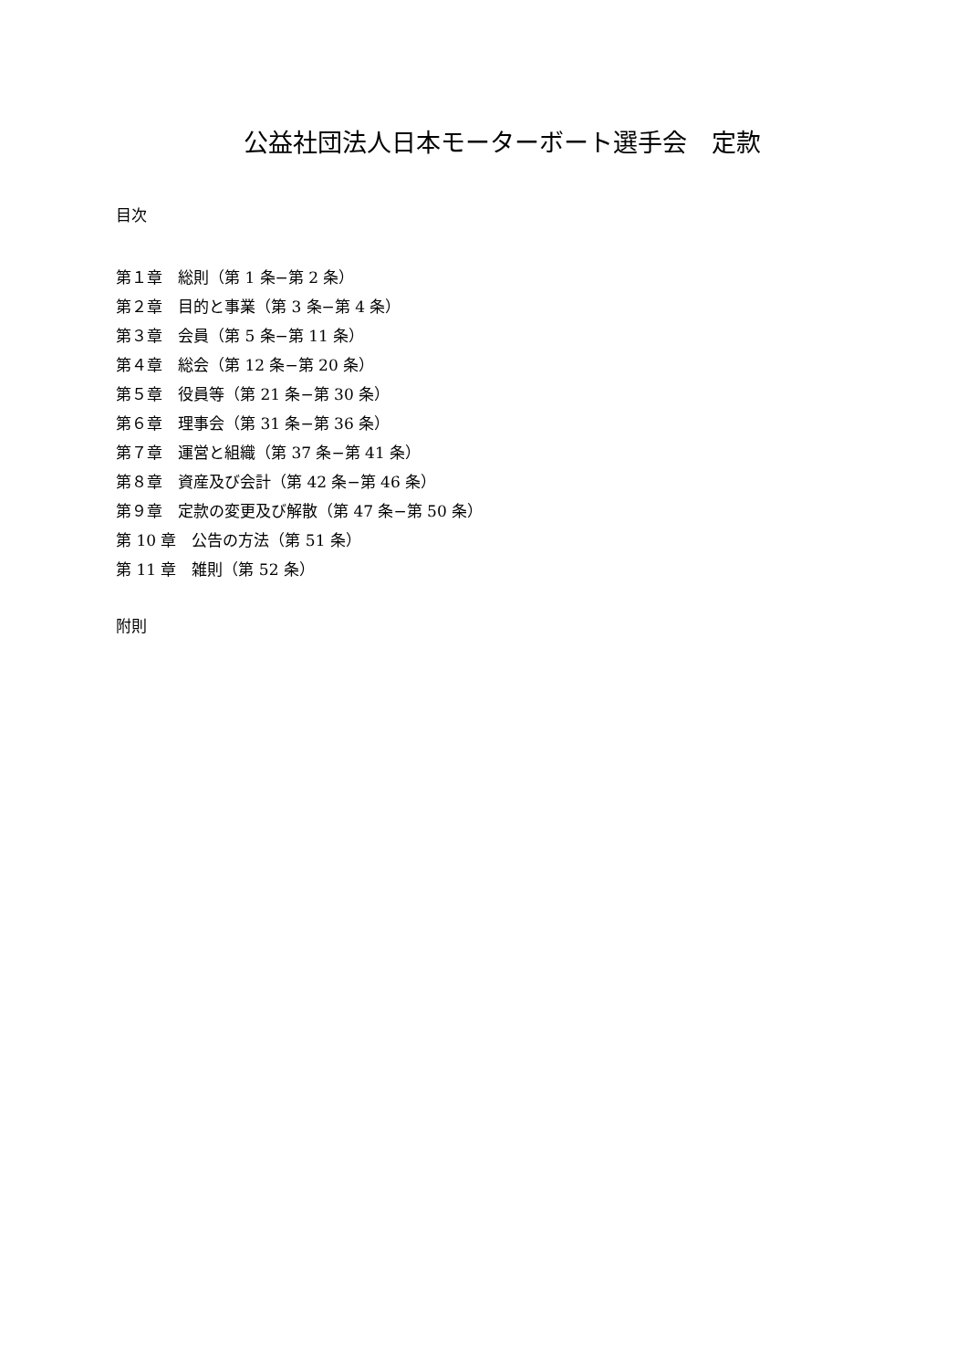公益社団法人日本モーターボート選手会　定款
目次
第１章　総則（第 1 条−第 2 条）
第２章　目的と事業（第 3 条−第 4 条）
第３章　会員（第 5 条−第 11 条）
第４章　総会（第 12 条−第 20 条）
第５章　役員等（第 21 条−第 30 条）
第６章　理事会（第 31 条−第 36 条）
第７章　運営と組織（第 37 条−第 41 条）
第８章　資産及び会計（第 42 条−第 46 条）
第９章　定款の変更及び解散（第 47 条−第 50 条）
第 10 章　公告の方法（第 51 条）
第 11 章　雑則（第 52 条）
附則